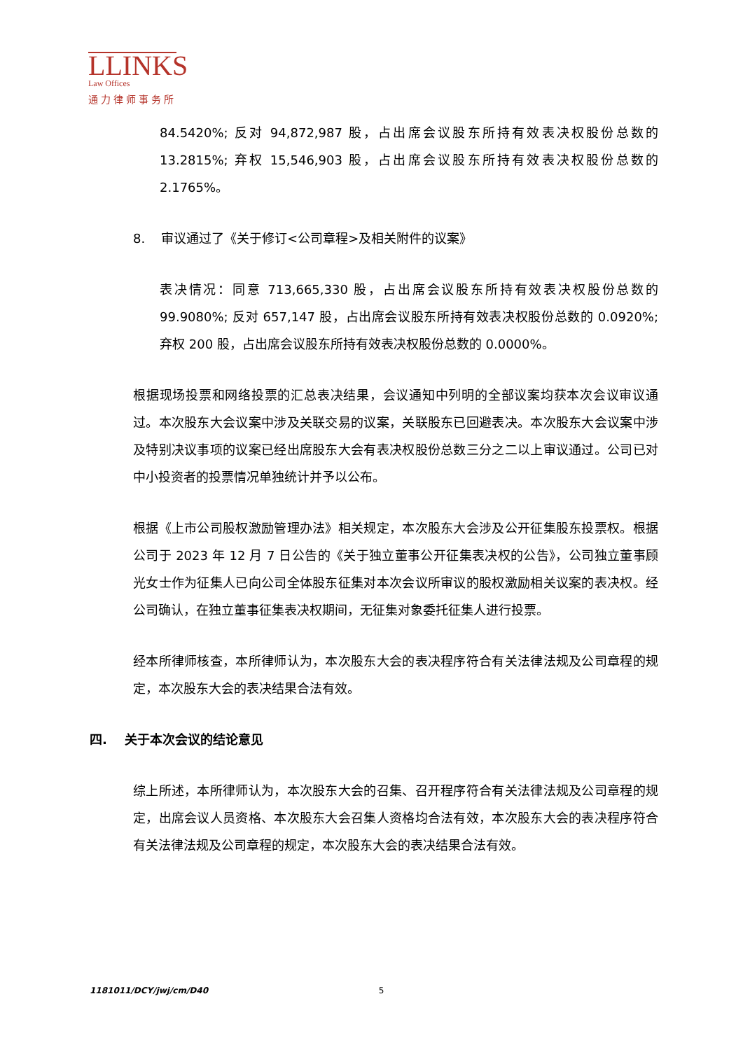LLINKS
Law Offices
通力律师事务所
84.5420%; 反对 94,872,987 股，占出席会议股东所持有效表决权股份总数的 13.2815%; 弃权 15,546,903 股，占出席会议股东所持有效表决权股份总数的 2.1765%。
8. 审议通过了《关于修订<公司章程>及相关附件的议案》
表决情况：同意 713,665,330 股，占出席会议股东所持有效表决权股份总数的 99.9080%; 反对 657,147 股，占出席会议股东所持有效表决权股份总数的 0.0920%; 弃权 200 股，占出席会议股东所持有效表决权股份总数的 0.0000%。
根据现场投票和网络投票的汇总表决结果，会议通知中列明的全部议案均获本次会议审议通过。本次股东大会议案中涉及关联交易的议案，关联股东已回避表决。本次股东大会议案中涉及特别决议事项的议案已经出席股东大会有表决权股份总数三分之二以上审议通过。公司已对中小投资者的投票情况单独统计并予以公布。
根据《上市公司股权激励管理办法》相关规定，本次股东大会涉及公开征集股东投票权。根据公司于 2023 年 12 月 7 日公告的《关于独立董事公开征集表决权的公告》，公司独立董事顾光女士作为征集人已向公司全体股东征集对本次会议所审议的股权激励相关议案的表决权。经公司确认，在独立董事征集表决权期间，无征集对象委托征集人进行投票。
经本所律师核查，本所律师认为，本次股东大会的表决程序符合有关法律法规及公司章程的规定，本次股东大会的表决结果合法有效。
四. 关于本次会议的结论意见
综上所述，本所律师认为，本次股东大会的召集、召开程序符合有关法律法规及公司章程的规定，出席会议人员资格、本次股东大会召集人资格均合法有效，本次股东大会的表决程序符合有关法律法规及公司章程的规定，本次股东大会的表决结果合法有效。
1181011/DCY/jwj/cm/D40 5